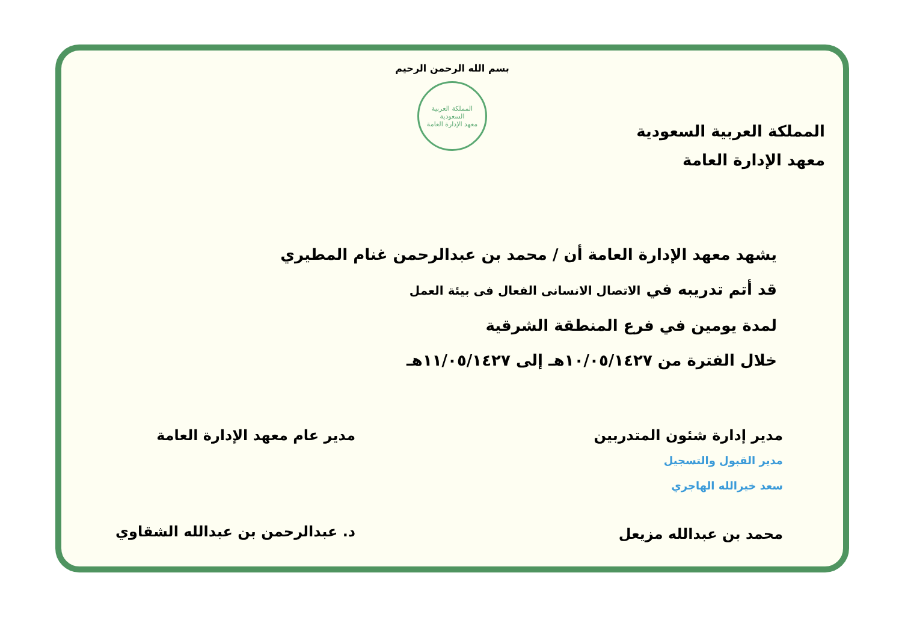بسم الله الرحمن الرحيم
المملكة العربية السعودية
معهد الإدارة العامة
المملكة العربية السعودية
معهد الإدارة العامة
يشهد معهد الإدارة العامة أن / محمد بن عبدالرحمن غنام المطيري
قد أتم تدريبه في الاتصال الانسانى الفعال فى بيئة العمل
لمدة يومين في فرع المنطقة الشرقية
خلال الفترة من ١٠/٠٥/١٤٢٧هـ إلى ١١/٠٥/١٤٢٧هـ
مدير إدارة شئون المتدربين
مدير القبول والتسجيل
سعد خيرالله الهاجري
محمد بن عبدالله مزيعل
مدير عام معهد الإدارة العامة
د. عبدالرحمن بن عبدالله الشقاوي